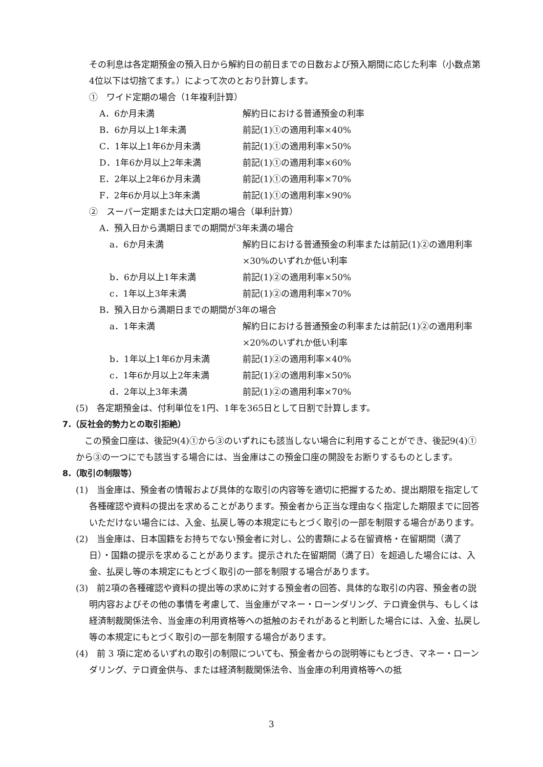その利息は各定期預金の預入日から解約日の前日までの日数および預入期間に応じた利率（小数点第4位以下は切捨てます。）によって次のとおり計算します。
①　ワイド定期の場合（1年複利計算）
A．6か月未満 解約日における普通預金の利率
B．6か月以上1年未満 前記(1)①の適用利率×40%
C．1年以上1年6か月未満 前記(1)①の適用利率×50%
D．1年6か月以上2年未満 前記(1)①の適用利率×60%
E．2年以上2年6か月未満 前記(1)①の適用利率×70%
F．2年6か月以上3年未満 前記(1)①の適用利率×90%
②　スーパー定期または大口定期の場合（単利計算）
A．預入日から満期日までの期間が3年未満の場合
a．6か月未満 解約日における普通預金の利率または前記(1)②の適用利率×30%のいずれか低い利率
b．6か月以上1年未満 前記(1)②の適用利率×50%
c．1年以上3年未満 前記(1)②の適用利率×70%
B．預入日から満期日までの期間が3年の場合
a．1年未満 解約日における普通預金の利率または前記(1)②の適用利率×20%のいずれか低い利率
b．1年以上1年6か月未満 前記(1)②の適用利率×40%
c．1年6か月以上2年未満 前記(1)②の適用利率×50%
d．2年以上3年未満 前記(1)②の適用利率×70%
(5)　各定期預金は、付利単位を1円、1年を365日として日割で計算します。
7.（反社会的勢力との取引拒絶）
　この預金口座は、後記9(4)①から③のいずれにも該当しない場合に利用することができ、後記9(4)①から③の一つにでも該当する場合には、当金庫はこの預金口座の開設をお断りするものとします。
8.（取引の制限等）
(1)　当金庫は、預金者の情報および具体的な取引の内容等を適切に把握するため、提出期限を指定して各種確認や資料の提出を求めることがあります。預金者から正当な理由なく指定した期限までに回答いただけない場合には、入金、払戻し等の本規定にもとづく取引の一部を制限する場合があります。
(2)　当金庫は、日本国籍をお持ちでない預金者に対し、公的書類による在留資格・在留期間（満了日）・国籍の提示を求めることがあります。提示された在留期間（満了日）を超過した場合には、入金、払戻し等の本規定にもとづく取引の一部を制限する場合があります。
(3)　前2項の各種確認や資料の提出等の求めに対する預金者の回答、具体的な取引の内容、預金者の説明内容およびその他の事情を考慮して、当金庫がマネー・ローンダリング、テロ資金供与、もしくは経済制裁関係法令、当金庫の利用資格等への抵触のおそれがあると判断した場合には、入金、払戻し等の本規定にもとづく取引の一部を制限する場合があります。
(4)　前 3 項に定めるいずれの取引の制限についても、預金者からの説明等にもとづき、マネー・ローンダリング、テロ資金供与、または経済制裁関係法令、当金庫の利用資格等への抵
3